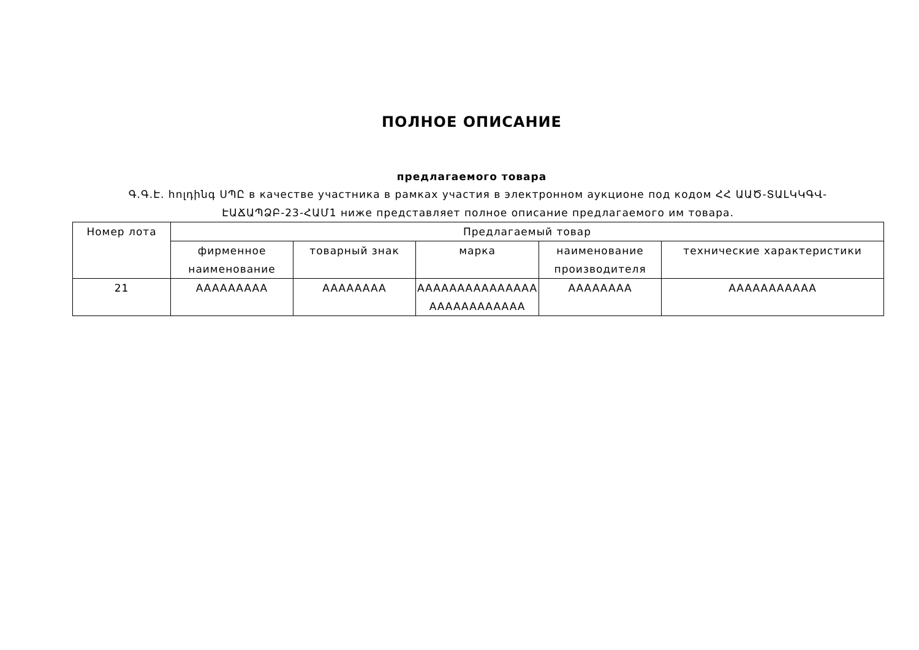ПОЛНОЕ ОПИСАНИЕ
предлагаемого товара
Գ.Գ.Է. հոլդինգ ՍՊԸ в качестве участника в рамках участия в электронном аукционе под кодом ՀՀ ԱԱԾ-ՏԱԼԿԿԳՎ-ԷԱՃԱՊՁԲ-23-ՀԱՄ1 ниже представляет полное описание предлагаемого им товара.
| Номер лота | Предлагаемый товар | | | | |
| --- | --- | --- | --- | --- | --- |
| | фирменное наименование | товарный знак | марка | наименование производителя | технические характеристики |
| 21 | AAAAAAAAA | AAAAAAAA | AAAAAAAAAAAAAAA AAAAAAAAAAAA | AAAAAAAA | AAAAAAAAAAA |